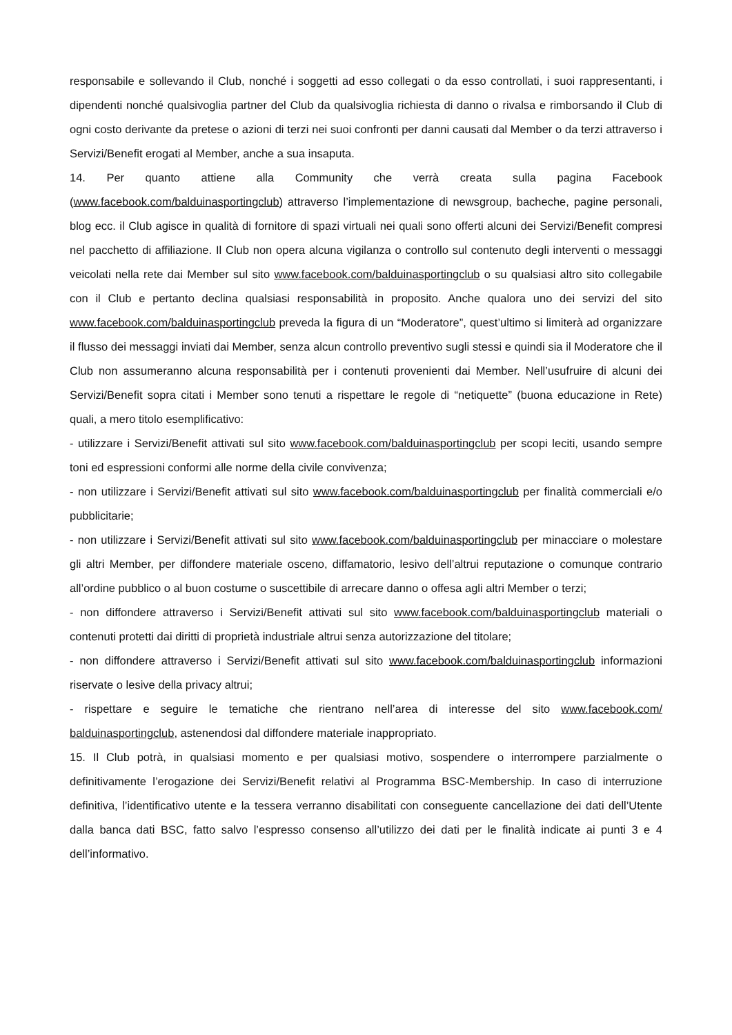responsabile e sollevando il Club, nonché i soggetti ad esso collegati o da esso controllati, i suoi rappresentanti, i dipendenti nonché qualsivoglia partner del Club da qualsivoglia richiesta di danno o rivalsa e rimborsando il Club di ogni costo derivante da pretese o azioni di terzi nei suoi confronti per danni causati dal Member o da terzi attraverso i Servizi/Benefit erogati al Member, anche a sua insaputa.
14. Per quanto attiene alla Community che verrà creata sulla pagina Facebook (www.facebook.com/balduinasportingclub) attraverso l’implementazione di newsgroup, bacheche, pagine personali, blog ecc. il Club agisce in qualità di fornitore di spazi virtuali nei quali sono offerti alcuni dei Servizi/Benefit compresi nel pacchetto di affiliazione. Il Club non opera alcuna vigilanza o controllo sul contenuto degli interventi o messaggi veicolati nella rete dai Member sul sito www.facebook.com/balduinasportingclub o su qualsiasi altro sito collegabile con il Club e pertanto declina qualsiasi responsabilità in proposito. Anche qualora uno dei servizi del sito www.facebook.com/balduinasportingclub preveda la figura di un “Moderatore”, quest’ultimo si limiterà ad organizzare il flusso dei messaggi inviati dai Member, senza alcun controllo preventivo sugli stessi e quindi sia il Moderatore che il Club non assumeranno alcuna responsabilità per i contenuti provenienti dai Member. Nell’usufruire di alcuni dei Servizi/Benefit sopra citati i Member sono tenuti a rispettare le regole di “netiquette” (buona educazione in Rete) quali, a mero titolo esemplificativo:
- utilizzare i Servizi/Benefit attivati sul sito www.facebook.com/balduinasportingclub per scopi leciti, usando sempre toni ed espressioni conformi alle norme della civile convivenza;
- non utilizzare i Servizi/Benefit attivati sul sito www.facebook.com/balduinasportingclub per finalità commerciali e/o pubblicitarie;
- non utilizzare i Servizi/Benefit attivati sul sito www.facebook.com/balduinasportingclub per minacciare o molestare gli altri Member, per diffondere materiale osceno, diffamatorio, lesivo dell’altrui reputazione o comunque contrario all’ordine pubblico o al buon costume o suscettibile di arrecare danno o offesa agli altri Member o terzi;
- non diffondere attraverso i Servizi/Benefit attivati sul sito www.facebook.com/balduinasportingclub materiali o contenuti protetti dai diritti di proprietà industriale altrui senza autorizzazione del titolare;
- non diffondere attraverso i Servizi/Benefit attivati sul sito www.facebook.com/balduinasportingclub informazioni riservate o lesive della privacy altrui;
- rispettare e seguire le tematiche che rientrano nell’area di interesse del sito www.facebook.com/ balduinasportingclub, astenendosi dal diffondere materiale inappropriato.
15. Il Club potrà, in qualsiasi momento e per qualsiasi motivo, sospendere o interrompere parzialmente o definitivamente l’erogazione dei Servizi/Benefit relativi al Programma BSC-Membership. In caso di interruzione definitiva, l’identificativo utente e la tessera verranno disabilitati con conseguente cancellazione dei dati dell’Utente dalla banca dati BSC, fatto salvo l’espresso consenso all’utilizzo dei dati per le finalità indicate ai punti 3 e 4 dell’informativo.